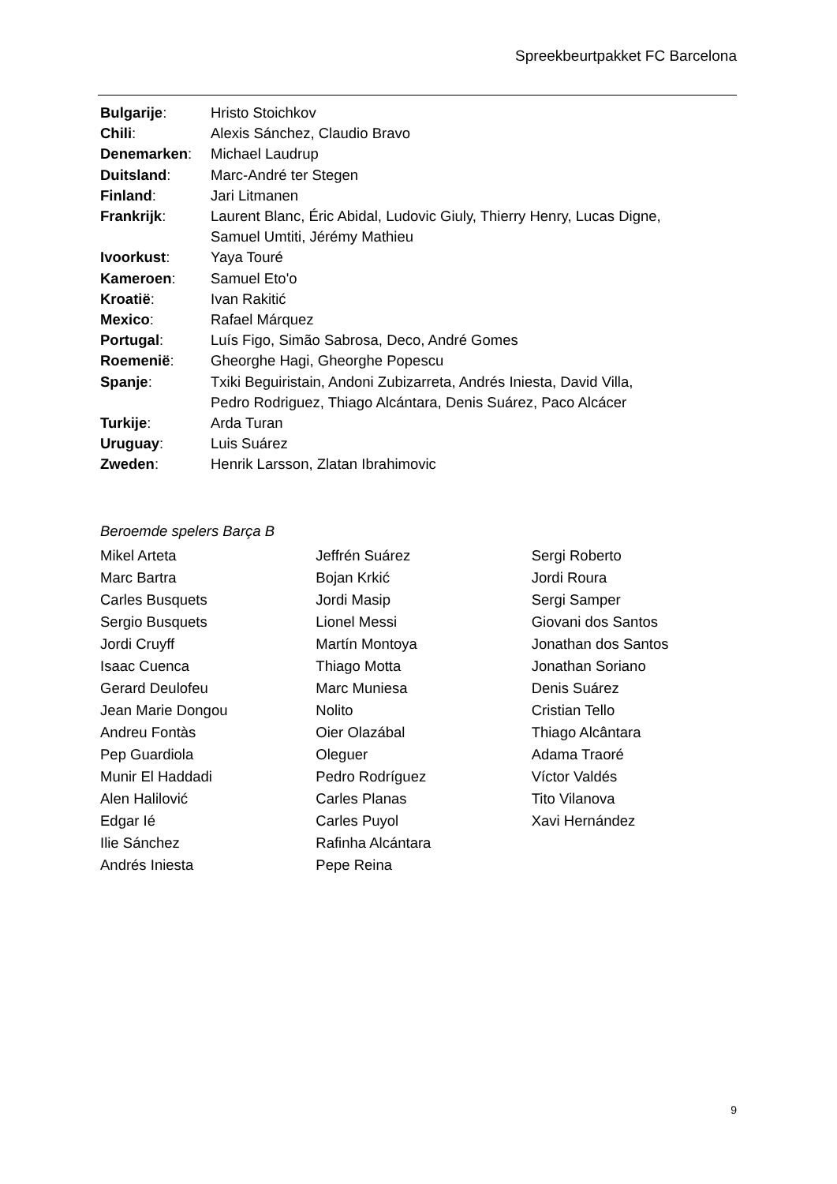Spreekbeurtpakket FC Barcelona
Bulgarije: Hristo Stoichkov
Chili: Alexis Sánchez, Claudio Bravo
Denemarken: Michael Laudrup
Duitsland: Marc-André ter Stegen
Finland: Jari Litmanen
Frankrijk: Laurent Blanc, Éric Abidal, Ludovic Giuly, Thierry Henry, Lucas Digne,
Samuel Umtiti, Jérémy Mathieu
Ivoorkust: Yaya Touré
Kameroen: Samuel Eto'o
Kroatië: Ivan Rakitić
Mexico: Rafael Márquez
Portugal: Luís Figo, Simão Sabrosa, Deco, André Gomes
Roemenië: Gheorghe Hagi, Gheorghe Popescu
Spanje: Txiki Beguiristain, Andoni Zubizarreta, Andrés Iniesta, David Villa,
Pedro Rodriguez, Thiago Alcántara, Denis Suárez, Paco Alcácer
Turkije: Arda Turan
Uruguay: Luis Suárez
Zweden: Henrik Larsson, Zlatan Ibrahimovic
Beroemde spelers Barça B
Mikel Arteta
Marc Bartra
Carles Busquets
Sergio Busquets
Jordi Cruyff
Isaac Cuenca
Gerard Deulofeu
Jean Marie Dongou
Andreu Fontàs
Pep Guardiola
Munir El Haddadi
Alen Halilović
Edgar Ié
Ilie Sánchez
Andrés Iniesta
Jeffrén Suárez
Bojan Krkić
Jordi Masip
Lionel Messi
Martín Montoya
Thiago Motta
Marc Muniesa
Nolito
Oier Olazábal
Oleguer
Pedro Rodríguez
Carles Planas
Carles Puyol
Rafinha Alcántara
Pepe Reina
Sergi Roberto
Jordi Roura
Sergi Samper
Giovani dos Santos
Jonathan dos Santos
Jonathan Soriano
Denis Suárez
Cristian Tello
Thiago Alcântara
Adama Traoré
Víctor Valdés
Tito Vilanova
Xavi Hernández
9